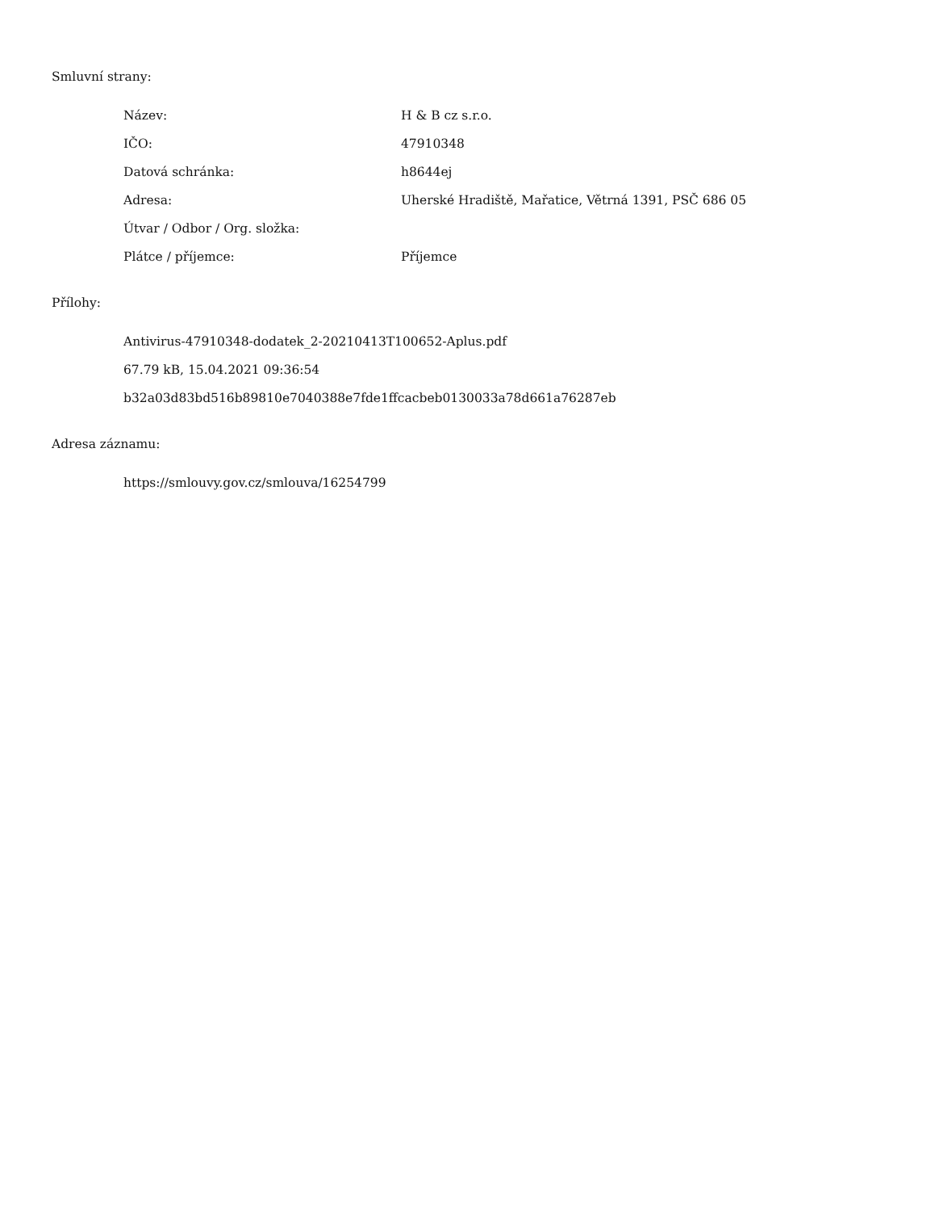Smluvní strany:
| Název: | H & B cz s.r.o. |
| IČO: | 47910348 |
| Datová schránka: | h8644ej |
| Adresa: | Uherské Hradiště, Mařatice, Větrná 1391, PSČ 686 05 |
| Útvar / Odbor / Org. složka: | |
| Plátce / příjemce: | Příjemce |
Přílohy:
Antivirus-47910348-dodatek_2-20210413T100652-Aplus.pdf
67.79 kB, 15.04.2021 09:36:54
b32a03d83bd516b89810e7040388e7fde1ffcacbeb0130033a78d661a76287eb
Adresa záznamu:
https://smlouvy.gov.cz/smlouva/16254799